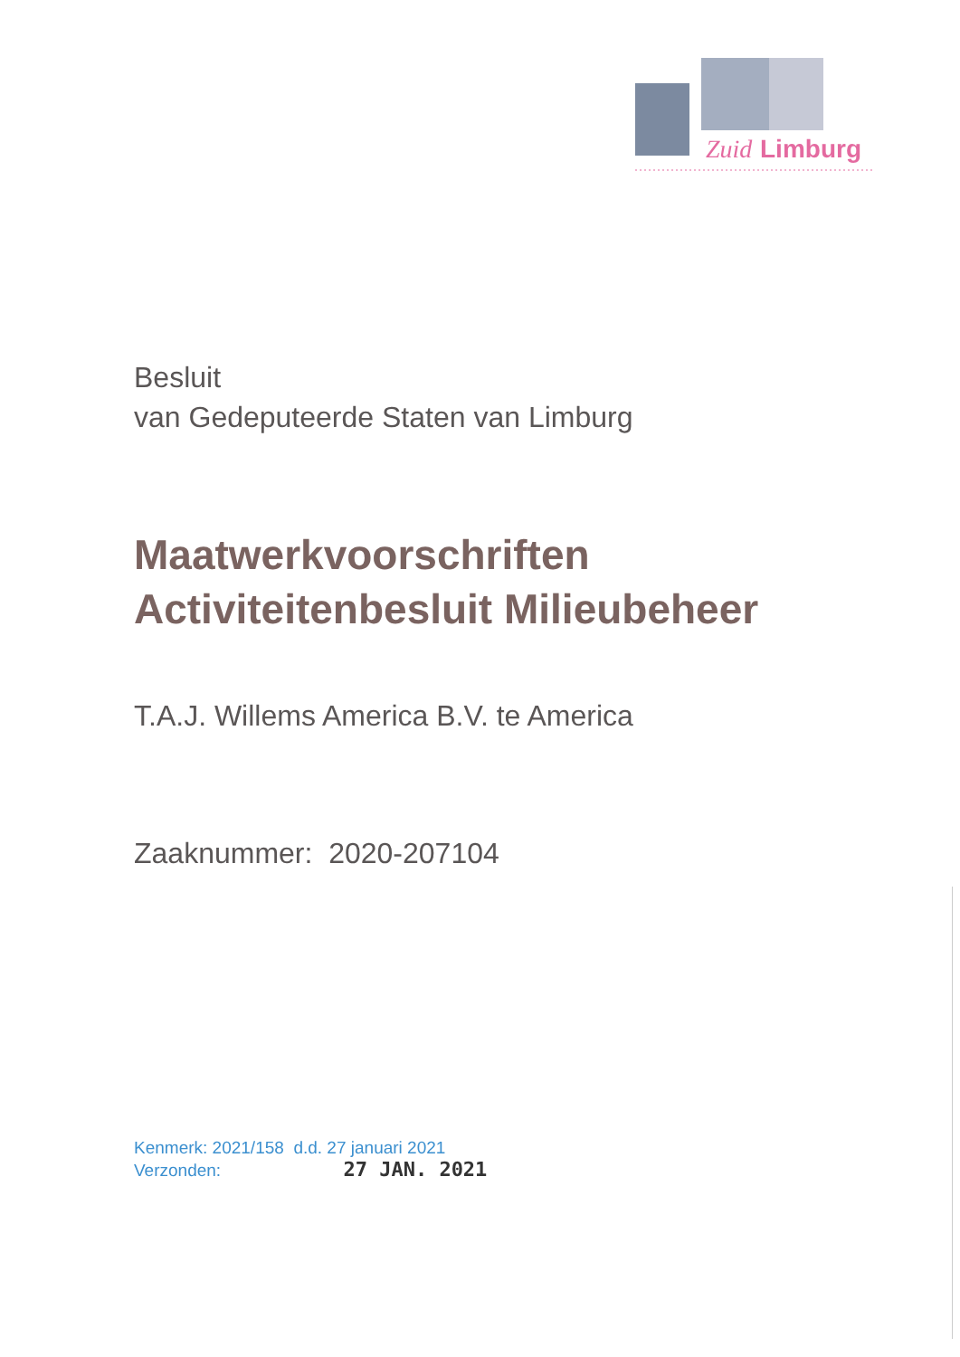Zuid
Limburg
Besluit
van Gedeputeerde Staten van Limburg
Maatwerkvoorschriften
Activiteitenbesluit Milieubeheer
T.A.J. Willems America B.V. te America
Zaaknummer: 2020-207104
Kenmerk: 2021/158 d.d. 27 januari 2021
Verzonden: 27 JAN. 2021